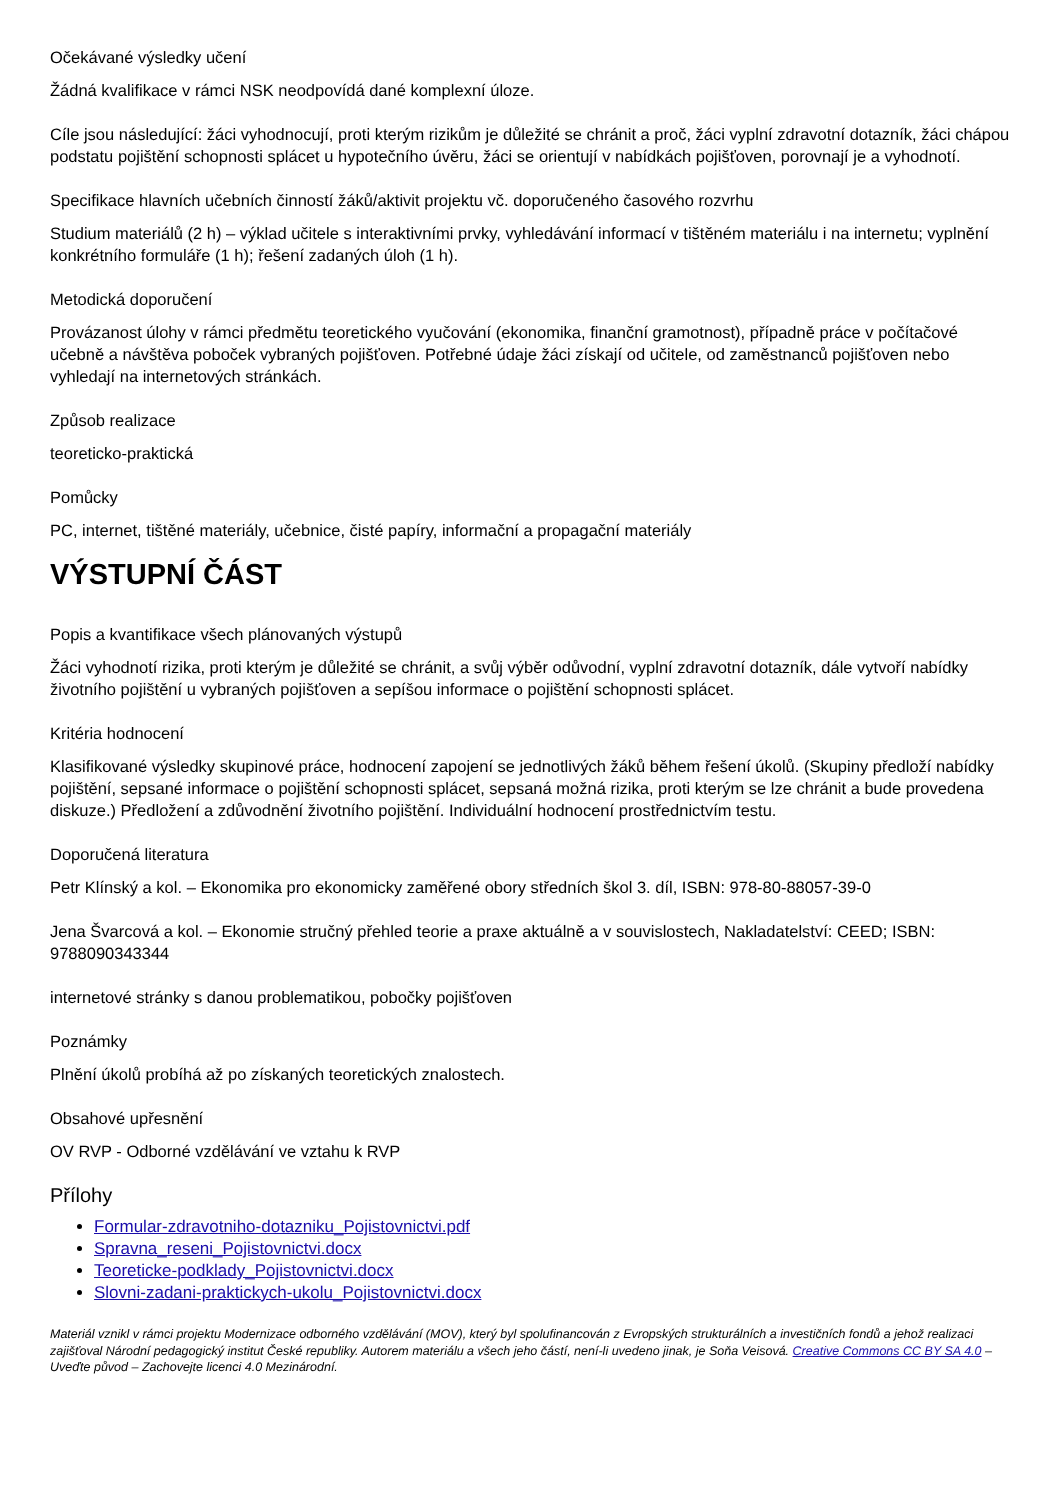Očekávané výsledky učení
Žádná kvalifikace v rámci NSK neodpovídá dané komplexní úloze.
Cíle jsou následující: žáci vyhodnocují, proti kterým rizikům je důležité se chránit a proč, žáci vyplní zdravotní dotazník, žáci chápou podstatu pojištění schopnosti splácet u hypotečního úvěru, žáci se orientují v nabídkách pojišťoven, porovnají je a vyhodnotí.
Specifikace hlavních učebních činností žáků/aktivit projektu vč. doporučeného časového rozvrhu
Studium materiálů (2 h) – výklad učitele s interaktivními prvky, vyhledávání informací v tištěném materiálu i na internetu; vyplnění konkrétního formuláře (1 h); řešení zadaných úloh (1 h).
Metodická doporučení
Provázanost úlohy v rámci předmětu teoretického vyučování (ekonomika, finanční gramotnost), případně práce v počítačové učebně a návštěva poboček vybraných pojišťoven. Potřebné údaje žáci získají od učitele, od zaměstnanců pojišťoven nebo vyhledají na internetových stránkách.
Způsob realizace
teoreticko-praktická
Pomůcky
PC, internet, tištěné materiály, učebnice, čisté papíry, informační a propagační materiály
VÝSTUPNÍ ČÁST
Popis a kvantifikace všech plánovaných výstupů
Žáci vyhodnotí rizika, proti kterým je důležité se chránit, a svůj výběr odůvodní, vyplní zdravotní dotazník, dále vytvoří nabídky životního pojištění u vybraných pojišťoven a sepíšou informace o pojištění schopnosti splácet.
Kritéria hodnocení
Klasifikované výsledky skupinové práce, hodnocení zapojení se jednotlivých žáků během řešení úkolů. (Skupiny předloží nabídky pojištění, sepsané informace o pojištění schopnosti splácet, sepsaná možná rizika, proti kterým se lze chránit a bude provedena diskuze.) Předložení a zdůvodnění životního pojištění. Individuální hodnocení prostřednictvím testu.
Doporučená literatura
Petr Klínský a kol. – Ekonomika pro ekonomicky zaměřené obory středních škol 3. díl, ISBN: 978-80-88057-39-0
Jena Švarcová a kol. – Ekonomie stručný přehled teorie a praxe aktuálně a v souvislostech, Nakladatelství: CEED; ISBN: 9788090343344
internetové stránky s danou problematikou, pobočky pojišťoven
Poznámky
Plnění úkolů probíhá až po získaných teoretických znalostech.
Obsahové upřesnění
OV RVP - Odborné vzdělávání ve vztahu k RVP
Přílohy
Formular-zdravotniho-dotazniku_Pojistovnictvi.pdf
Spravna_reseni_Pojistovnictvi.docx
Teoreticke-podklady_Pojistovnictvi.docx
Slovni-zadani-praktickych-ukolu_Pojistovnictvi.docx
Materiál vznikl v rámci projektu Modernizace odborného vzdělávání (MOV), který byl spolufinancován z Evropských strukturálních a investičních fondů a jehož realizaci zajišťoval Národní pedagogický institut České republiky. Autorem materiálu a všech jeho částí, není-li uvedeno jinak, je Soňa Veisová. Creative Commons CC BY SA 4.0 – Uveďte původ – Zachovejte licenci 4.0 Mezinárodní.